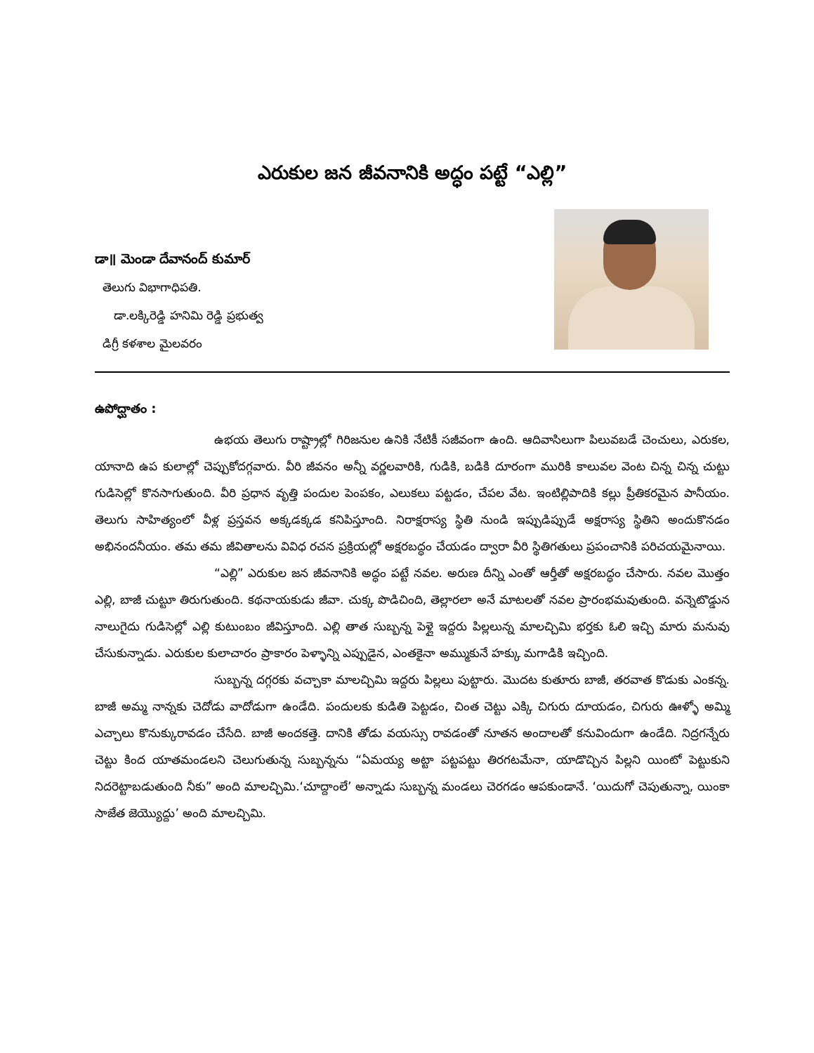ఎరుకుల జన జీవనానికి అద్ధం పట్టే “ఎల్లి”
డా॥ మెండా దేవానంద్ కుమార్
తెలుగు విభాగాధిపతి.
డా.లక్కిరెడ్డి హనిమి రెడ్డి ప్రభుత్వ
డిగ్రీ కళశాల మైలవరం
ఉపోద్ఘాతం :
ఉభయ తెలుగు రాష్ట్రాల్లో గిరిజనుల ఉనికి నేటికీ సజీవంగా ఉంది. ఆదివాసిలుగా పిలువబడే చెంచులు, ఎరుకల, యానాది ఉప కులాల్లో చెప్పుకోదగ్గవారు. వీరి జీవనం అన్నీ వర్ణలవారికి, గుడికి, బడికి దూరంగా మురికి కాలువల వెంట చిన్న చిన్న చుట్టు గుడిసెల్లో కొనసాగుతుంది. వీరి ప్రధాన వృత్తి పందుల పెంపకం, ఎలుకలు పట్టడం, చేపల వేట. ఇంటిల్లిపాదికి కల్లు ప్రీతికరమైన పానీయం. తెలుగు సాహిత్యంలో వీళ్ల ప్రస్తవన అక్కడక్కడ కనిపిస్తూంది. నిరాక్షరాస్య స్థితి నుండి ఇప్పుడిప్పుడే అక్షరాస్య స్థితిని అందుకొనడం అభినందనీయం. తమ తమ జీవితాలను వివిధ రచన ప్రక్రియల్లో అక్షరబద్ధం చేయడం ద్వారా వీరి స్థితిగతులు ప్రపంచానికి పరిచయమైనాయి.
“ఎల్లి” ఎరుకుల జన జీవనానికి అద్ధం పట్టే నవల. అరుణ దీన్ని ఎంతో ఆర్తీతో అక్షరబద్ధం చేసారు. నవల మొత్తం ఎల్లి, బాజీ చుట్టూ తిరుగుతుంది. కథనాయకుడు జీవా. చుక్క పొడిచింది, తెల్లారలా అనే మాటలతో నవల ప్రారంభమవుతుంది. వన్నెటొడ్డున నాలుగైదు గుడిసెల్లో ఎల్లి కుటుంబం జీవిస్తూంది. ఎల్లి తాత సుబ్బన్న పెళ్లై ఇద్దరు పిల్లలున్న మాలచ్చిమి భర్తకు ఓలి ఇచ్చి మారు మనువు చేసుకున్నాడు. ఎరుకుల కులాచారం ప్రాకారం పెళ్ళాన్ని ఎప్పుడైన, ఎంతకైనా అమ్ముకునే హక్కు మగాడికి ఇచ్చింది.
సుబ్బన్న దగ్గరకు వచ్చాకా మాలచ్చిమి ఇద్దరు పిల్లలు పుట్టారు. మొదట కుతూరు బాజీ, తరవాత కొడుకు ఎంకన్న. బాజీ అమ్మ నాన్నకు చెదోడు వాదోడుగా ఉండేది. పందులకు కుడితి పెట్టడం, చింత చెట్టు ఎక్కి చిగురు దూయడం, చిగురు ఊళ్ళో అమ్మి ఎచ్చాలు కొనుక్కురావడం చేసేది. బాజీ అందకత్తె. దానికి తోడు వయస్సు రావడంతో నూతన అందాలతో కనువిందుగా ఉండేది. నిద్రగన్నేరు చెట్టు కింద యాతమండలని చెలుగుతున్న సుబ్బన్నను “ఏమయ్య అట్టా పట్టపట్టు తిరగటమేనా, యాడొచ్చిన పిల్లని యింటో పెట్టుకుని నిదరెట్టాబడుతుంది నీకు” అంది మాలచ్చిమి.‘చూద్దాంలే’ అన్నాడు సుబ్బన్న మండలు చెరగడం ఆపకుండానే. ‘యిదుగో చెపుతున్నా, యింకా సాజేత జెయ్యొద్దు’ అంది మాలచ్చిమి.